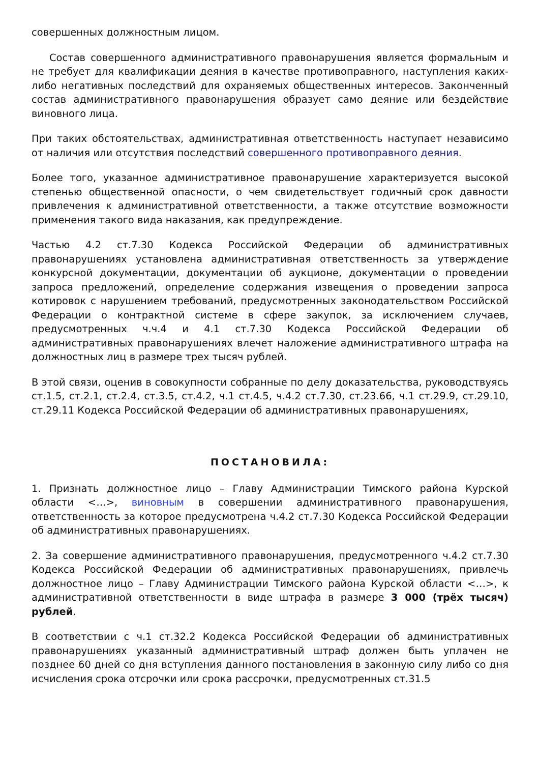совершенных должностным лицом.
Состав совершенного административного правонарушения является формальным и не требует для квалификации деяния в качестве противоправного, наступления каких-либо негативных последствий для охраняемых общественных интересов. Законченный состав административного правонарушения образует само деяние или бездействие виновного лица.
При таких обстоятельствах, административная ответственность наступает независимо от наличия или отсутствия последствий совершенного противоправного деяния.
Более того, указанное административное правонарушение характеризуется высокой степенью общественной опасности, о чем свидетельствует годичный срок давности привлечения к административной ответственности, а также отсутствие возможности применения такого вида наказания, как предупреждение.
Частью 4.2 ст.7.30 Кодекса Российской Федерации об административных правонарушениях установлена административная ответственность за утверждение конкурсной документации, документации об аукционе, документации о проведении запроса предложений, определение содержания извещения о проведении запроса котировок с нарушением требований, предусмотренных законодательством Российской Федерации о контрактной системе в сфере закупок, за исключением случаев, предусмотренных ч.ч.4 и 4.1 ст.7.30 Кодекса Российской Федерации об административных правонарушениях влечет наложение административного штрафа на должностных лиц в размере трех тысяч рублей.
В этой связи, оценив в совокупности собранные по делу доказательства, руководствуясь ст.1.5, ст.2.1, ст.2.4, ст.3.5, ст.4.2, ч.1 ст.4.5, ч.4.2 ст.7.30, ст.23.66, ч.1 ст.29.9, ст.29.10, ст.29.11 Кодекса Российской Федерации об административных правонарушениях,
ПОСТАНОВИЛА:
1. Признать должностное лицо – Главу Администрации Тимского района Курской области <…>, виновным в совершении административного правонарушения, ответственность за которое предусмотрена ч.4.2 ст.7.30 Кодекса Российской Федерации об административных правонарушениях.
2. За совершение административного правонарушения, предусмотренного ч.4.2 ст.7.30 Кодекса Российской Федерации об административных правонарушениях, привлечь должностное лицо – Главу Администрации Тимского района Курской области <…>, к административной ответственности в виде штрафа в размере 3 000 (трёх тысяч) рублей.
В соответствии с ч.1 ст.32.2 Кодекса Российской Федерации об административных правонарушениях указанный административный штраф должен быть уплачен не позднее 60 дней со дня вступления данного постановления в законную силу либо со дня исчисления срока отсрочки или срока рассрочки, предусмотренных ст.31.5